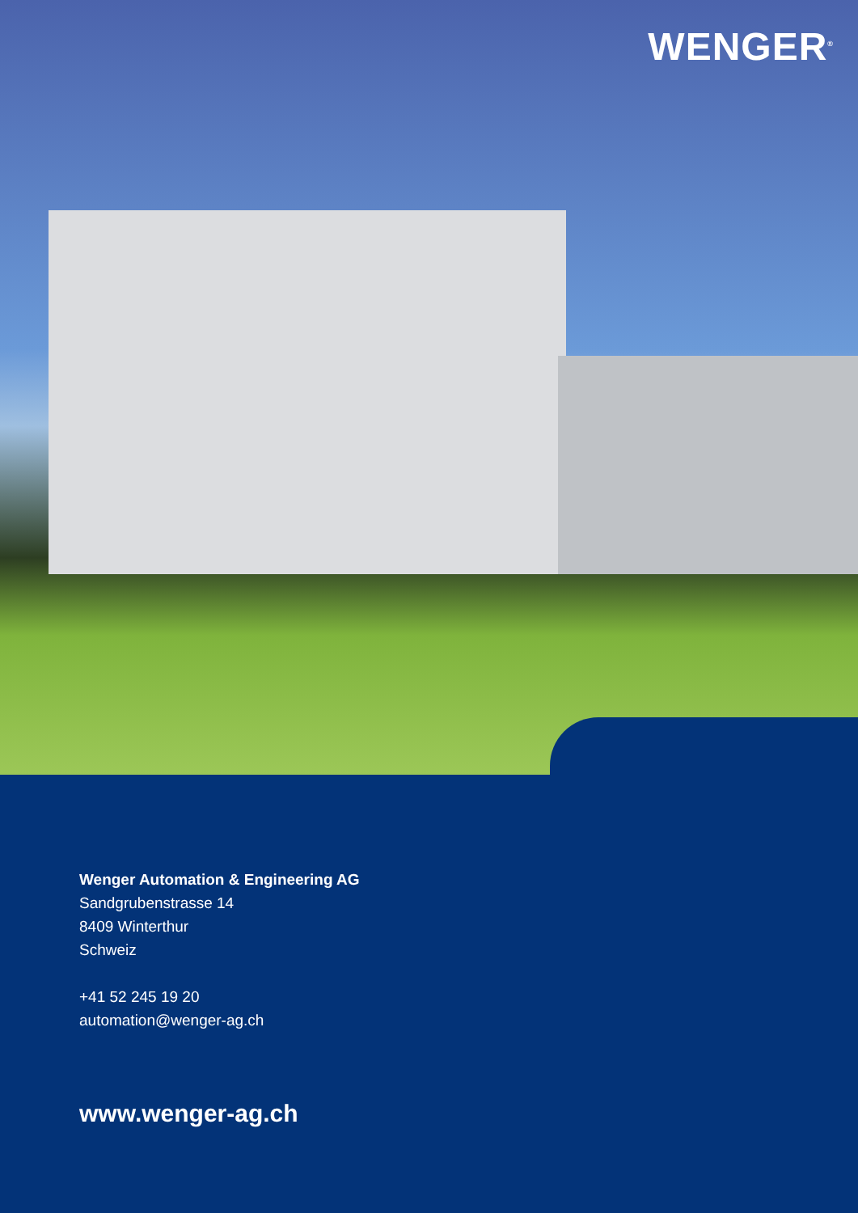WENGER<sup>®</sup>
Wenger Automation & Engineering AG
Sandgrubenstrasse 14
8409 Winterthur
Schweiz
+41 52 245 19 20
automation@wenger-ag.ch
www.wenger-ag.ch